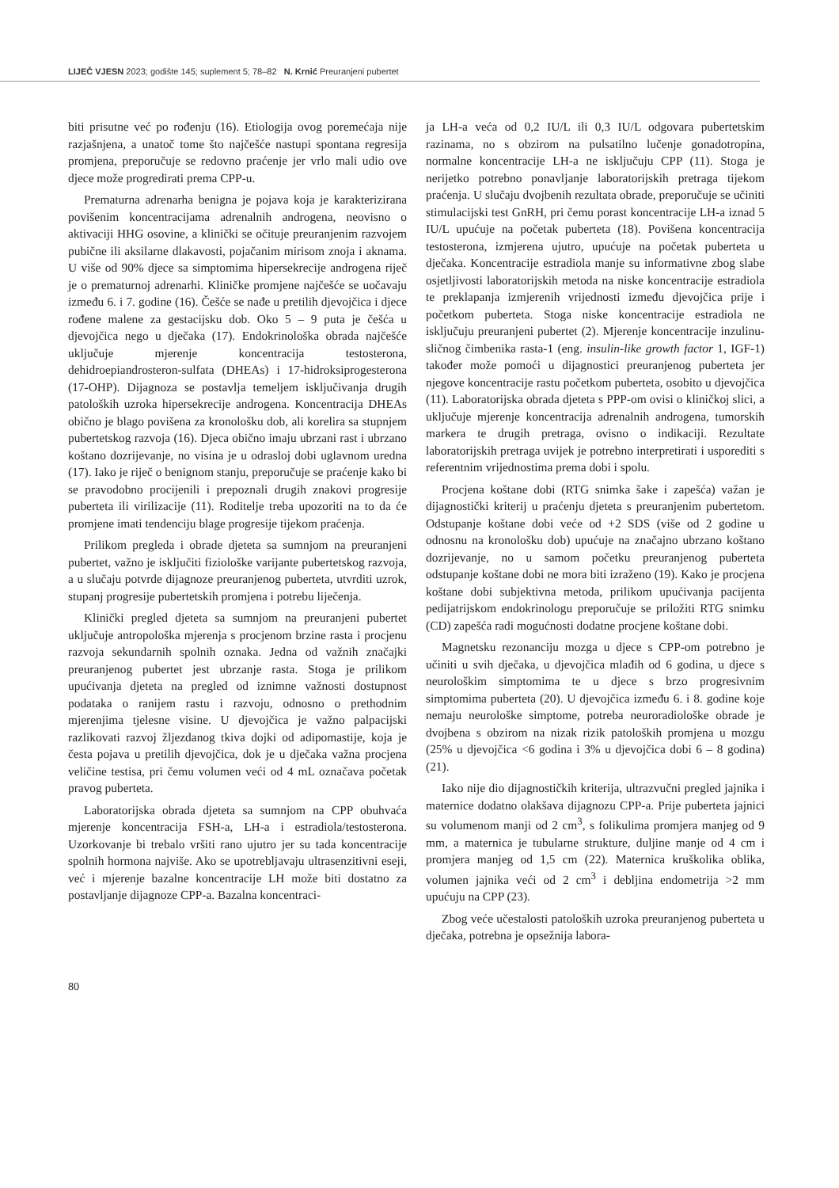LIJEČ VJESN 2023; godište 145; suplement 5; 78–82 N. Krnić Preuranjeni pubertet
biti prisutne već po rođenju (16). Etiologija ovog poremećaja nije razjašnjena, a unatoč tome što najčešće nastupi spontana regresija promjena, preporučuje se redovno praćenje jer vrlo mali udio ove djece može progredirati prema CPP-u.
Prematurna adrenarha benigna je pojava koja je karakterizirana povišenim koncentracijama adrenalnih androgena, neovisno o aktivaciji HHG osovine, a klinički se očituje preuranjenim razvojem pubične ili aksilarne dlakavosti, pojačanim mirisom znoja i aknama. U više od 90% djece sa simptomima hipersekrecije androgena riječ je o prematurnoj adrenarhi. Kliničke promjene najčešće se uočavaju između 6. i 7. godine (16). Češće se nađe u pretilih djevojčica i djece rođene malene za gestacijsku dob. Oko 5 – 9 puta je češća u djevojčica nego u dječaka (17). Endokrinološka obrada najčešće uključuje mjerenje koncentracija testosterona, dehidroepiandrosteron-sulfata (DHEAs) i 17-hidroksiprogesterona (17-OHP). Dijagnoza se postavlja temeljem isključivanja drugih patoloških uzroka hipersekrecije androgena. Koncentracija DHEAs obično je blago povišena za kronološku dob, ali korelira sa stupnjem pubertetskog razvoja (16). Djeca obično imaju ubrzani rast i ubrzano koštano dozrijevanje, no visina je u odrasloj dobi uglavnom uredna (17). Iako je riječ o benignom stanju, preporučuje se praćenje kako bi se pravodobno procijenili i prepoznali drugih znakovi progresije puberteta ili virilizacije (11). Roditelje treba upozoriti na to da će promjene imati tendenciju blage progresije tijekom praćenja.
Prilikom pregleda i obrade djeteta sa sumnjom na preuranjeni pubertet, važno je isključiti fiziološke varijante pubertetskog razvoja, a u slučaju potvrde dijagnoze preuranjenog puberteta, utvrditi uzrok, stupanj progresije pubertetskih promjena i potrebu liječenja.
Klinički pregled djeteta sa sumnjom na preuranjeni pubertet uključuje antropološka mjerenja s procjenom brzine rasta i procjenu razvoja sekundarnih spolnih oznaka. Jedna od važnih značajki preuranjenog pubertet jest ubrzanje rasta. Stoga je prilikom upućivanja djeteta na pregled od iznimne važnosti dostupnost podataka o ranijem rastu i razvoju, odnosno o prethodnim mjerenjima tjelesne visine. U djevojčica je važno palpacijski razlikovati razvoj žljezdanog tkiva dojki od adipomastije, koja je česta pojava u pretilih djevojčica, dok je u dječaka važna procjena veličine testisa, pri čemu volumen veći od 4 mL označava početak pravog puberteta.
Laboratorijska obrada djeteta sa sumnjom na CPP obuhvaća mjerenje koncentracija FSH-a, LH-a i estradiola/testosterona. Uzorkovanje bi trebalo vršiti rano ujutro jer su tada koncentracije spolnih hormona najviše. Ako se upotrebljavaju ultrasenzitivni eseji, već i mjerenje bazalne koncentracije LH može biti dostatno za postavljanje dijagnoze CPP-a. Bazalna koncentraci-
ja LH-a veća od 0,2 IU/L ili 0,3 IU/L odgovara pubertetskim razinama, no s obzirom na pulsatilno lučenje gonadotropina, normalne koncentracije LH-a ne isključuju CPP (11). Stoga je nerijetko potrebno ponavljanje laboratorijskih pretraga tijekom praćenja. U slučaju dvojbenih rezultata obrade, preporučuje se učiniti stimulacijski test GnRH, pri čemu porast koncentracije LH-a iznad 5 IU/L upućuje na početak puberteta (18). Povišena koncentracija testosterona, izmjerena ujutro, upućuje na početak puberteta u dječaka. Koncentracije estradiola manje su informativne zbog slabe osjetljivosti laboratorijskih metoda na niske koncentracije estradiola te preklapanja izmjerenih vrijednosti između djevojčica prije i početkom puberteta. Stoga niske koncentracije estradiola ne isključuju preuranjeni pubertet (2). Mjerenje koncentracije inzulinu-sličnog čimbenika rasta-1 (eng. insulin-like growth factor 1, IGF-1) također može pomoći u dijagnostici preuranjenog puberteta jer njegove koncentracije rastu početkom puberteta, osobito u djevojčica (11). Laboratorijska obrada djeteta s PPP-om ovisi o kliničkoj slici, a uključuje mjerenje koncentracija adrenalnih androgena, tumorskih markera te drugih pretraga, ovisno o indikaciji. Rezultate laboratorijskih pretraga uvijek je potrebno interpretirati i usporediti s referentnim vrijednostima prema dobi i spolu.
Procjena koštane dobi (RTG snimka šake i zapešća) važan je dijagnostički kriterij u praćenju djeteta s preuranjenim pubertetom. Odstupanje koštane dobi veće od +2 SDS (više od 2 godine u odnosnu na kronološku dob) upućuje na značajno ubrzano koštano dozrijevanje, no u samom početku preuranjenog puberteta odstupanje koštane dobi ne mora biti izraženo (19). Kako je procjena koštane dobi subjektivna metoda, prilikom upućivanja pacijenta pedijatrijskom endokrinologu preporučuje se priložiti RTG snimku (CD) zapešća radi mogućnosti dodatne procjene koštane dobi.
Magnetsku rezonanciju mozga u djece s CPP-om potrebno je učiniti u svih dječaka, u djevojčica mlađih od 6 godina, u djece s neurološkim simptomima te u djece s brzo progresivnim simptomima puberteta (20). U djevojčica između 6. i 8. godine koje nemaju neurološke simptome, potreba neuroradiološke obrade je dvojbena s obzirom na nizak rizik patoloških promjena u mozgu (25% u djevojčica <6 godina i 3% u djevojčica dobi 6 – 8 godina) (21).
Iako nije dio dijagnostičkih kriterija, ultrazvučni pregled jajnika i maternice dodatno olakšava dijagnozu CPP-a. Prije puberteta jajnici su volumenom manji od 2 cm<sup>3</sup>, s folikulima promjera manjeg od 9 mm, a maternica je tubularne strukture, duljine manje od 4 cm i promjera manjeg od 1,5 cm (22). Maternica kruškolika oblika, volumen jajnika veći od 2 cm<sup>3</sup> i debljina endometrija >2 mm upućuju na CPP (23).
Zbog veće učestalosti patoloških uzroka preuranjenog puberteta u dječaka, potrebna je opsežnija labora-
80